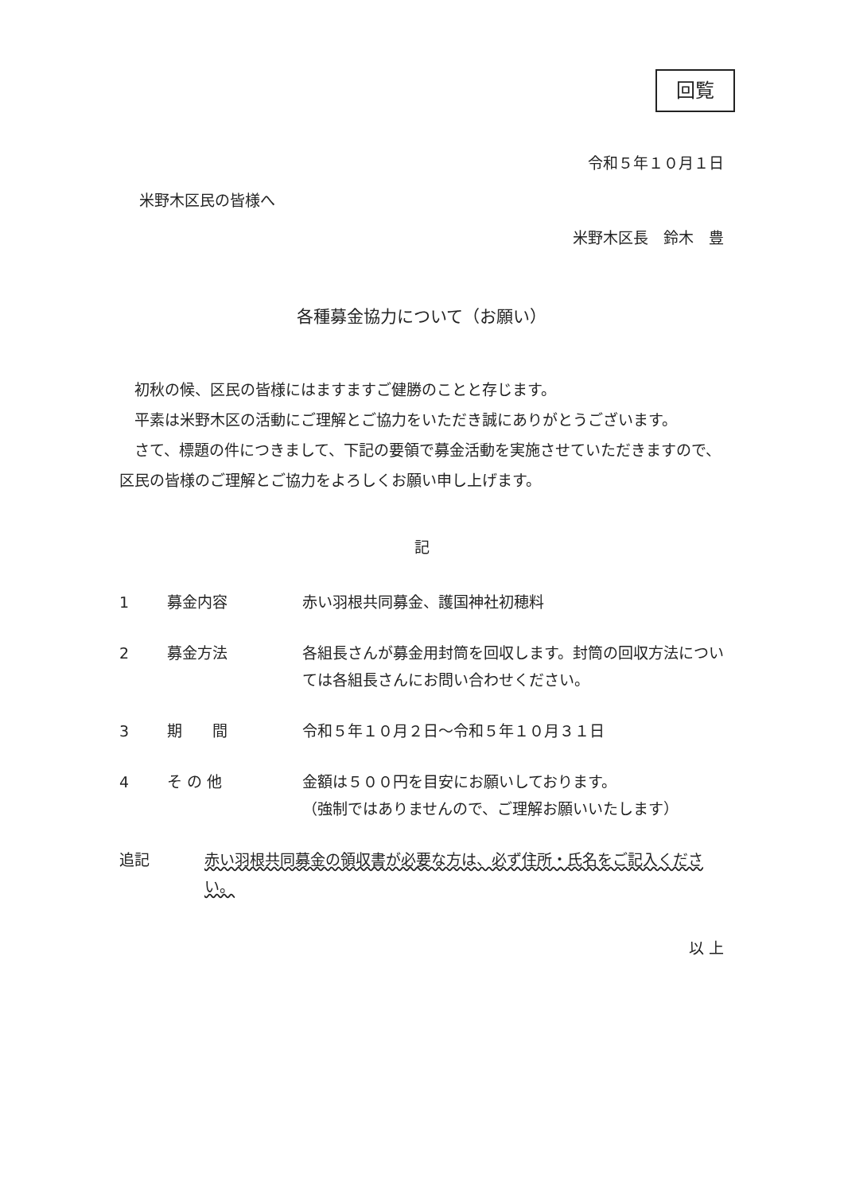回覧
令和５年１０月１日
米野木区民の皆様へ
米野木区長　鈴木　豊
各種募金協力について（お願い）
初秋の候、区民の皆様にはますますご健勝のことと存じます。
平素は米野木区の活動にご理解とご協力をいただき誠にありがとうございます。
さて、標題の件につきまして、下記の要領で募金活動を実施させていただきますので、区民の皆様のご理解とご協力をよろしくお願い申し上げます。
記
1 募金内容 赤い羽根共同募金、護国神社初穂料
2 募金方法 各組長さんが募金用封筒を回収します。封筒の回収方法については各組長さんにお問い合わせください。
3 期　　間 令和５年１０月２日～令和５年１０月３１日
4 そ の 他 金額は５００円を目安にお願いしております。
（強制ではありませんので、ご理解お願いいたします）
追記 赤い羽根共同募金の領収書が必要な方は、必ず住所・氏名をご記入ください。
以 上